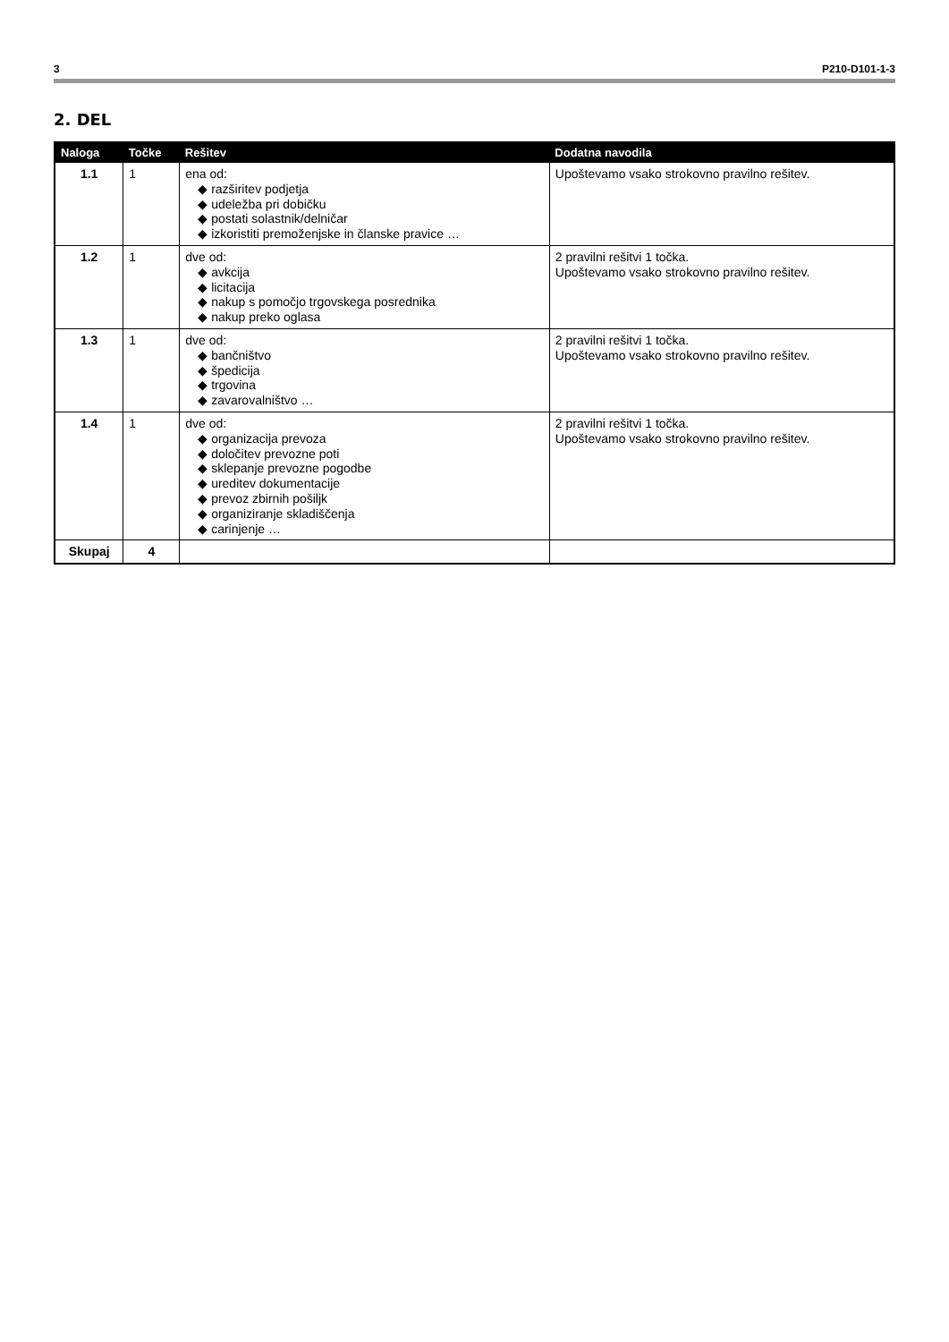3 P210-D101-1-3
2. DEL
| Naloga | Točke | Rešitev | Dodatna navodila |
| --- | --- | --- | --- |
| 1.1 | 1 | ena od: ◆ razširitev podjetja ◆ udeležba pri dobičku ◆ postati solastnik/delničar ◆ izkoristiti premoženjske in članske pravice … | Upoštevamo vsako strokovno pravilno rešitev. |
| 1.2 | 1 | dve od: ◆ avkcija ◆ licitacija ◆ nakup s pomočjo trgovskega posrednika ◆ nakup preko oglasa | 2 pravilni rešitvi 1 točka. Upoštevamo vsako strokovno pravilno rešitev. |
| 1.3 | 1 | dve od: ◆ bančništvo ◆ špedicija ◆ trgovina ◆ zavarovalništvo … | 2 pravilni rešitvi 1 točka. Upoštevamo vsako strokovno pravilno rešitev. |
| 1.4 | 1 | dve od: ◆ organizacija prevoza ◆ določitev prevozne poti ◆ sklepanje prevozne pogodbe ◆ ureditev dokumentacije ◆ prevoz zbirnih pošiljk ◆ organiziranje skladiščenja ◆ carinjenje … | 2 pravilni rešitvi 1 točka. Upoštevamo vsako strokovno pravilno rešitev. |
| Skupaj | 4 | | |